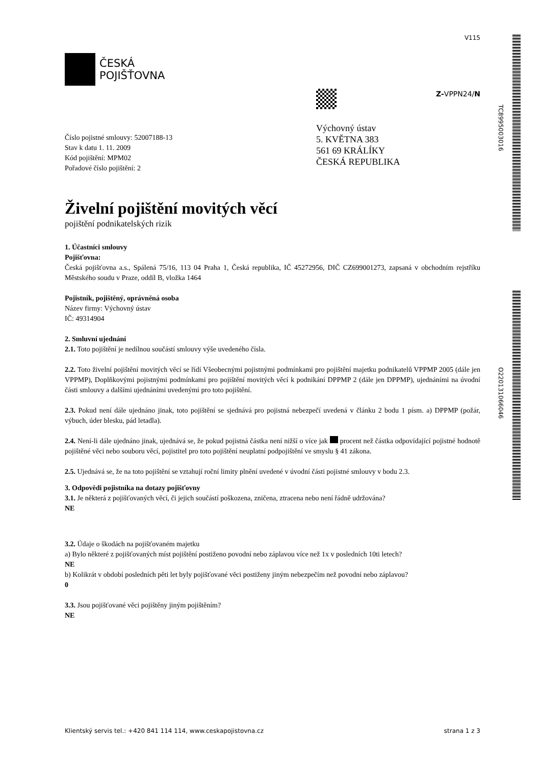TC8995003016
O220131066046
V115
ČESKÁ
POJIŠŤOVNA
Z-VPPN24/N
Číslo pojistné smlouvy: 52007188-13
Stav k datu 1. 11. 2009
Kód pojištění: MPM02
Pořadové číslo pojištění: 2
Výchovný ústav
5. KVĚTNA 383
561 69 KRÁLÍKY
ČESKÁ REPUBLIKA
Živelní pojištění movitých věcí
pojištění podnikatelských rizik
1. Účastníci smlouvy
Pojišťovna:
Česká pojišťovna a.s., Spálená 75/16, 113 04 Praha 1, Česká republika, IČ 45272956, DIČ CZ699001273, zapsaná v obchodním rejstříku Městského soudu v Praze, oddíl B, vložka 1464
Pojistník, pojištěný, oprávněná osoba
Název firmy: Výchovný ústav
IČ: 49314904
2. Smluvní ujednání
2.1. Toto pojištění je nedílnou součástí smlouvy výše uvedeného čísla.
2.2. Toto živelní pojištění movitých věcí se řídí Všeobecnými pojistnými podmínkami pro pojištění majetku podnikatelů VPPMP 2005 (dále jen VPPMP), Doplňkovými pojistnými podmínkami pro pojištění movitých věcí k podnikání DPPMP 2 (dále jen DPPMP), ujednáními na úvodní části smlouvy a dalšími ujednáními uvedenými pro toto pojištění.
2.3. Pokud není dále ujednáno jinak, toto pojištění se sjednává pro pojistná nebezpečí uvedená v článku 2 bodu 1 písm. a) DPPMP (požár, výbuch, úder blesku, pád letadla).
2.4. Není-li dále ujednáno jinak, ujednává se, že pokud pojistná částka není nižší o více jak procent než částka odpovídající pojistné hodnotě pojištěné věci nebo souboru věcí, pojistitel pro toto pojištění neuplatní podpojištění ve smyslu § 41 zákona.
2.5. Ujednává se, že na toto pojištění se vztahují roční limity plnění uvedené v úvodní části pojistné smlouvy v bodu 2.3.
3. Odpovědi pojistníka na dotazy pojišťovny
3.1. Je některá z pojišťovaných věcí, či jejich součástí poškozena, zničena, ztracena nebo není řádně udržována?
NE
3.2. Údaje o škodách na pojišťovaném majetku
a) Bylo některé z pojišťovaných míst pojištění postiženo povodní nebo záplavou více než 1x v posledních 10ti letech?
NE
b) Kolikrát v období posledních pěti let byly pojišťované věci postiženy jiným nebezpečím než povodní nebo záplavou?
0
3.3. Jsou pojišťované věci pojištěny jiným pojištěním?
NE
Klientský servis tel.: +420 841 114 114, www.ceskapojistovna.cz strana 1 z 3